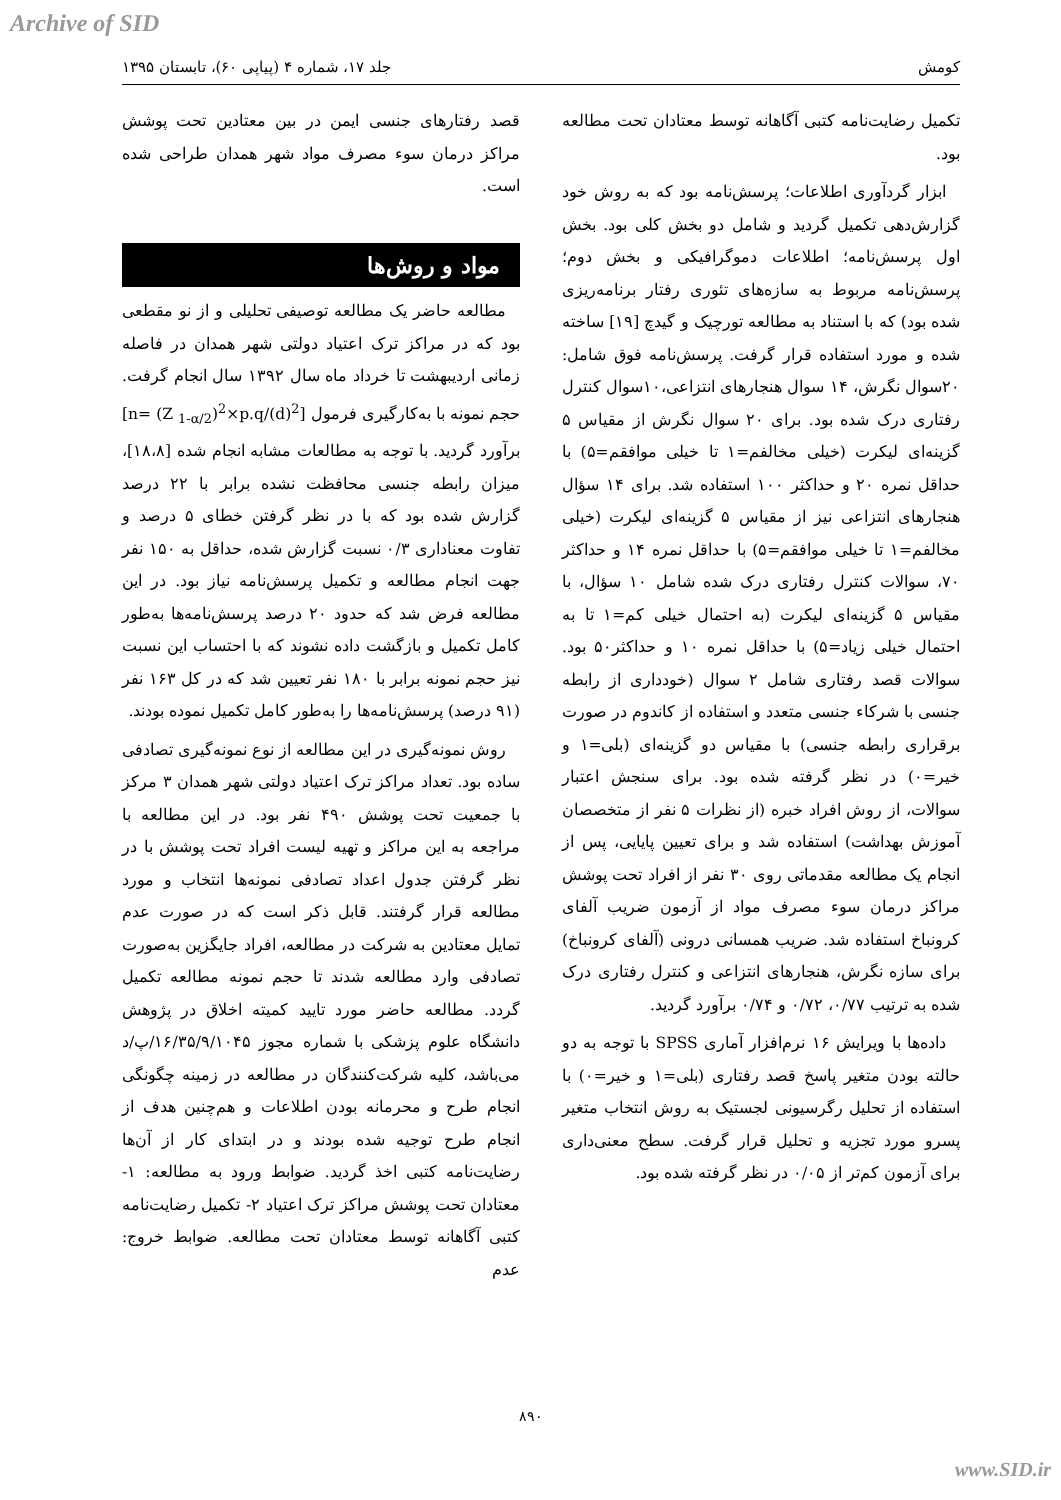Archive of SID
کومش جلد ۱۷، شماره ۴ (پیاپی ۶۰)، تابستان ۱۳۹۵
قصد رفتارهای جنسی ایمن در بین معتادین تحت پوشش مراکز درمان سوء مصرف مواد شهر همدان طراحی شده است.
مواد و روش‌ها
مطالعه حاضر یک مطالعه توصیفی تحلیلی و از نو مقطعی بود که در مراکز ترک اعتیاد دولتی شهر همدان در فاصله زمانی اردیبهشت تا خرداد ماه سال ۱۳۹۲ سال انجام گرفت. حجم نمونه با به‌کارگیری فرمول [n= (Z <sub>1-α/2</sub>)<sup>2</sup>×p.q/(d)<sup>2</sup>] برآورد گردید. با توجه به مطالعات مشابه انجام شده [۱۸،۸]، میزان رابطه جنسی محافظت نشده برابر با ۲۲ درصد گزارش شده بود که با در نظر گرفتن خطای ۵ درصد و تفاوت معناداری ۰/۳ نسبت گزارش شده، حداقل به ۱۵۰ نفر جهت انجام مطالعه و تکمیل پرسش‌نامه نیاز بود. در این مطالعه فرض شد که حدود ۲۰ درصد پرسش‌نامه‌ها به‌طور کامل تکمیل و بازگشت داده نشوند که با احتساب این نسبت نیز حجم نمونه برابر با ۱۸۰ نفر تعیین شد که در کل ۱۶۳ نفر (۹۱ درصد) پرسش‌نامه‌ها را به‌طور کامل تکمیل نموده بودند.
روش نمونه‌گیری در این مطالعه از نوع نمونه‌گیری تصادفی ساده بود. تعداد مراکز ترک اعتیاد دولتی شهر همدان ۳ مرکز با جمعیت تحت پوشش ۴۹۰ نفر بود. در این مطالعه با مراجعه به این مراکز و تهیه لیست افراد تحت پوشش با در نظر گرفتن جدول اعداد تصادفی نمونه‌ها انتخاب و مورد مطالعه قرار گرفتند. قابل ذکر است که در صورت عدم تمایل معتادین به شرکت در مطالعه، افراد جایگزین به‌صورت تصادفی وارد مطالعه شدند تا حجم نمونه مطالعه تکمیل گردد. مطالعه حاضر مورد تایید کمیته اخلاق در پژوهش دانشگاه علوم پزشکی با شماره مجوز ۱۶/۳۵/۹/۱۰۴۵/پ/د می‌باشد، کلیه شرکت‌کنندگان در مطالعه در زمینه چگونگی انجام طرح و محرمانه بودن اطلاعات و هم‌چنین هدف از انجام طرح توجیه شده بودند و در ابتدای کار از آن‌ها رضایت‌نامه کتبی اخذ گردید. ضوابط ورود به مطالعه: ۱- معتادان تحت پوشش مراکز ترک اعتیاد ۲- تکمیل رضایت‌نامه کتبی آگاهانه توسط معتادان تحت مطالعه. ضوابط خروج: عدم
تکمیل رضایت‌نامه کتبی آگاهانه توسط معتادان تحت مطالعه بود.
ابزار گردآوری اطلاعات؛ پرسش‌نامه بود که به روش خود گزارش‌دهی تکمیل گردید و شامل دو بخش کلی بود. بخش اول پرسش‌نامه؛ اطلاعات دموگرافیکی و بخش دوم؛ پرسش‌نامه مربوط به سازه‌های تئوری رفتار برنامه‌ریزی شده بود) که با استناد به مطالعه تورچیک و گیدچ [۱۹] ساخته شده و مورد استفاده قرار گرفت. پرسش‌نامه فوق شامل: ۲۰سوال نگرش، ۱۴ سوال هنجارهای انتزاعی،۱۰سوال کنترل رفتاری درک شده بود. برای ۲۰ سوال نگرش از مقیاس ۵ گزینه‌ای لیکرت (خیلی مخالفم=۱ تا خیلی موافقم=۵) با حداقل نمره ۲۰ و حداکثر ۱۰۰ استفاده شد. برای ۱۴ سؤال هنجارهای انتزاعی نیز از مقیاس ۵ گزینه‌ای لیکرت (خیلی مخالفم=۱ تا خیلی موافقم=۵) با حداقل نمره ۱۴ و حداکثر ۷۰، سوالات کنترل رفتاری درک شده شامل ۱۰ سؤال، با مقیاس ۵ گزینه‌ای لیکرت (به احتمال خیلی کم=۱ تا به احتمال خیلی زیاد=۵) با حداقل نمره ۱۰ و حداکثر۵۰ بود. سوالات قصد رفتاری شامل ۲ سوال (خودداری از رابطه جنسی با شرکاء جنسی متعدد و استفاده از کاندوم در صورت برقراری رابطه جنسی) با مقیاس دو گزینه‌ای (بلی=۱ و خیر=۰) در نظر گرفته شده بود. برای سنجش اعتبار سوالات، از روش افراد خبره (از نظرات ۵ نفر از متخصصان آموزش بهداشت) استفاده شد و برای تعیین پایایی، پس از انجام یک مطالعه مقدماتی روی ۳۰ نفر از افراد تحت پوشش مراکز درمان سوء مصرف مواد از آزمون ضریب آلفای کرونباخ استفاده شد. ضریب همسانی درونی (آلفای کرونباخ) برای سازه نگرش، هنجارهای انتزاعی و کنترل رفتاری درک شده به ترتیب ۰/۷۷، ۰/۷۲ و ۰/۷۴ برآورد گردید.
داده‌ها با ویرایش ۱۶ نرم‌افزار آماری SPSS با توجه به دو حالته بودن متغیر پاسخ قصد رفتاری (بلی=۱ و خیر=۰) با استفاده از تحلیل رگرسیونی لجستیک به روش انتخاب متغیر پسرو مورد تجزیه و تحلیل قرار گرفت. سطح معنی‌داری برای آزمون کم‌تر از ۰/۰۵ در نظر گرفته شده بود.
۸۹۰
www.SID.ir